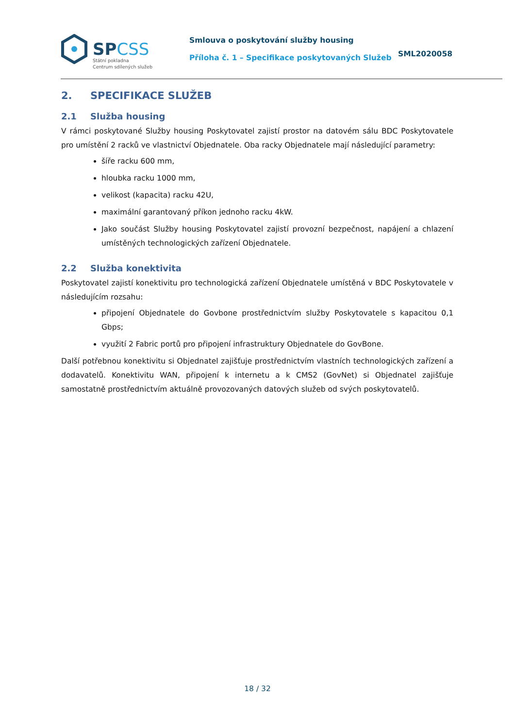SPCSS
Státní pokladna
Centrum sdílených služeb
Smlouva o poskytování služby housing
Příloha č. 1 – Specifikace poskytovaných Služeb
SML2020058
2. SPECIFIKACE SLUŽEB
2.1 Služba housing
V rámci poskytované Služby housing Poskytovatel zajistí prostor na datovém sálu BDC Poskytovatele pro umístění 2 racků ve vlastnictví Objednatele. Oba racky Objednatele mají následující parametry:
šíře racku 600 mm,
hloubka racku 1000 mm,
velikost (kapacita) racku 42U,
maximální garantovaný příkon jednoho racku 4kW.
Jako součást Služby housing Poskytovatel zajistí provozní bezpečnost, napájení a chlazení umístěných technologických zařízení Objednatele.
2.2 Služba konektivita
Poskytovatel zajistí konektivitu pro technologická zařízení Objednatele umístěná v BDC Poskytovatele v následujícím rozsahu:
připojení Objednatele do Govbone prostřednictvím služby Poskytovatele s kapacitou 0,1 Gbps;
využití 2 Fabric portů pro připojení infrastruktury Objednatele do GovBone.
Další potřebnou konektivitu si Objednatel zajišťuje prostřednictvím vlastních technologických zařízení a dodavatelů. Konektivitu WAN, připojení k internetu a k CMS2 (GovNet) si Objednatel zajišťuje samostatně prostřednictvím aktuálně provozovaných datových služeb od svých poskytovatelů.
18 / 32